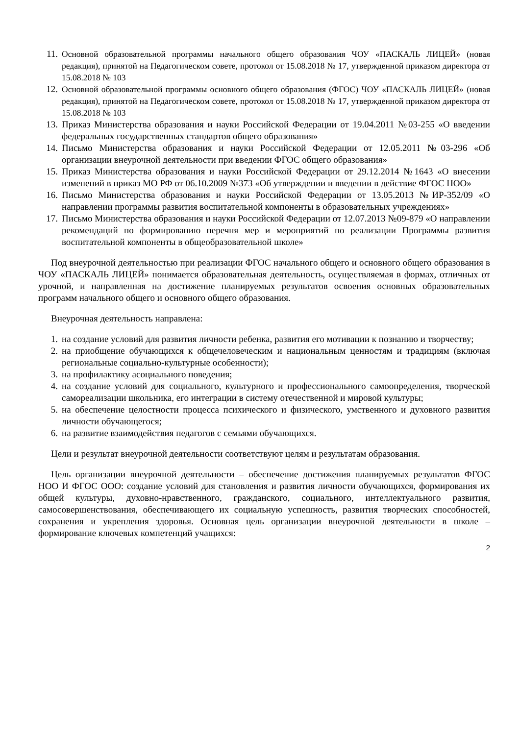11. Основной образовательной программы начального общего образования ЧОУ «ПАСКАЛЬ ЛИЦЕЙ» (новая редакция), принятой на Педагогическом совете, протокол от 15.08.2018 № 17, утвержденной приказом директора от 15.08.2018 № 103
12. Основной образовательной программы основного общего образования (ФГОС) ЧОУ «ПАСКАЛЬ ЛИЦЕЙ» (новая редакция), принятой на Педагогическом совете, протокол от 15.08.2018 № 17, утвержденной приказом директора от 15.08.2018 № 103
13. Приказ Министерства образования и науки Российской Федерации от 19.04.2011 №03-255 «О введении федеральных государственных стандартов общего образования»
14. Письмо Министерства образования и науки Российской Федерации от 12.05.2011 №03-296 «Об организации внеурочной деятельности при введении ФГОС общего образования»
15. Приказ Министерства образования и науки Российской Федерации от 29.12.2014 №1643 «О внесении изменений в приказ МО РФ от 06.10.2009 №373 «Об утверждении и введении в действие ФГОС НОО»
16. Письмо Министерства образования и науки Российской Федерации от 13.05.2013 №ИР-352/09 «О направлении программы развития воспитательной компоненты в образовательных учреждениях»
17. Письмо Министерства образования и науки Российской Федерации от 12.07.2013 №09-879 «О направлении рекомендаций по формированию перечня мер и мероприятий по реализации Программы развития воспитательной компоненты в общеобразовательной школе»
Под внеурочной деятельностью при реализации ФГОС начального общего и основного общего образования в ЧОУ «ПАСКАЛЬ ЛИЦЕЙ» понимается образовательная деятельность, осуществляемая в формах, отличных от урочной, и направленная на достижение планируемых результатов освоения основных образовательных программ начального общего и основного общего образования.
Внеурочная деятельность направлена:
1. на создание условий для развития личности ребенка, развития его мотивации к познанию и творчеству;
2. на приобщение обучающихся к общечеловеческим и национальным ценностям и традициям (включая региональные социально-культурные особенности);
3. на профилактику асоциального поведения;
4. на создание условий для социального, культурного и профессионального самоопределения, творческой самореализации школьника, его интеграции в систему отечественной и мировой культуры;
5. на обеспечение целостности процесса психического и физического, умственного и духовного развития личности обучающегося;
6. на развитие взаимодействия педагогов с семьями обучающихся.
Цели и результат внеурочной деятельности соответствуют целям и результатам образования.
Цель организации внеурочной деятельности – обеспечение достижения планируемых результатов ФГОС НОО И ФГОС ООО: создание условий для становления и развития личности обучающихся, формирования их общей культуры, духовно-нравственного, гражданского, социального, интеллектуального развития, самосовершенствования, обеспечивающего их социальную успешность, развития творческих способностей, сохранения и укрепления здоровья. Основная цель организации внеурочной деятельности в школе – формирование ключевых компетенций учащихся:
2